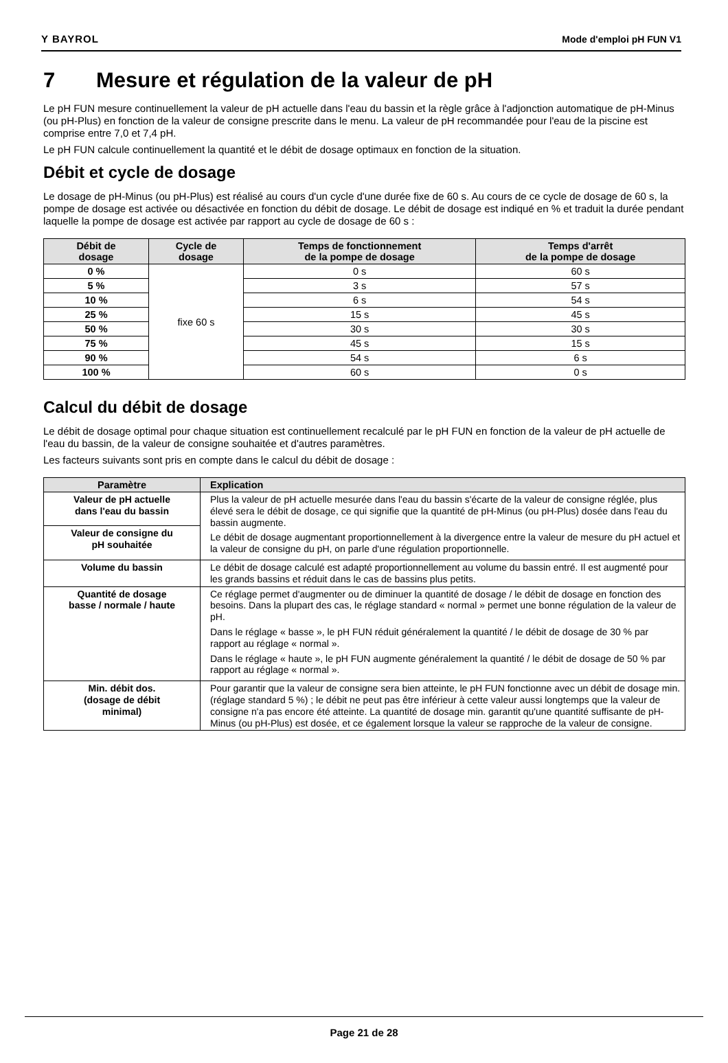Y BAYROL Mode d'emploi pH FUN V1
7 Mesure et régulation de la valeur de pH
Le pH FUN mesure continuellement la valeur de pH actuelle dans l'eau du bassin et la règle grâce à l'adjonction automatique de pH-Minus (ou pH-Plus) en fonction de la valeur de consigne prescrite dans le menu. La valeur de pH recommandée pour l'eau de la piscine est comprise entre 7,0 et 7,4 pH.
Le pH FUN calcule continuellement la quantité et le débit de dosage optimaux en fonction de la situation.
Débit et cycle de dosage
Le dosage de pH-Minus (ou pH-Plus) est réalisé au cours d'un cycle d'une durée fixe de 60 s. Au cours de ce cycle de dosage de 60 s, la pompe de dosage est activée ou désactivée en fonction du débit de dosage. Le débit de dosage est indiqué en % et traduit la durée pendant laquelle la pompe de dosage est activée par rapport au cycle de dosage de 60 s :
| Débit de dosage | Cycle de dosage | Temps de fonctionnement de la pompe de dosage | Temps d'arrêt de la pompe de dosage |
| --- | --- | --- | --- |
| 0 % | fixe 60 s | 0 s | 60 s |
| 5 % | | 3 s | 57 s |
| 10 % | | 6 s | 54 s |
| 25 % | | 15 s | 45 s |
| 50 % | | 30 s | 30 s |
| 75 % | | 45 s | 15 s |
| 90 % | | 54 s | 6 s |
| 100 % | | 60 s | 0 s |
Calcul du débit de dosage
Le débit de dosage optimal pour chaque situation est continuellement recalculé par le pH FUN en fonction de la valeur de pH actuelle de l'eau du bassin, de la valeur de consigne souhaitée et d'autres paramètres.
Les facteurs suivants sont pris en compte dans le calcul du débit de dosage :
| Paramètre | Explication |
| --- | --- |
| Valeur de pH actuelle dans l'eau du bassin | Plus la valeur de pH actuelle mesurée dans l'eau du bassin s'écarte de la valeur de consigne réglée, plus élevé sera le débit de dosage, ce qui signifie que la quantité de pH-Minus (ou pH-Plus) dosée dans l'eau du bassin augmente. Le débit de dosage augmentant proportionnellement à la divergence entre la valeur de mesure du pH actuel et la valeur de consigne du pH, on parle d'une régulation proportionnelle. |
| Valeur de consigne du pH souhaitée | |
| Volume du bassin | Le débit de dosage calculé est adapté proportionnellement au volume du bassin entré. Il est augmenté pour les grands bassins et réduit dans le cas de bassins plus petits. |
| Quantité de dosage basse / normale / haute | Ce réglage permet d'augmenter ou de diminuer la quantité de dosage / le débit de dosage en fonction des besoins. Dans la plupart des cas, le réglage standard « normal » permet une bonne régulation de la valeur de pH. Dans le réglage « basse », le pH FUN réduit généralement la quantité / le débit de dosage de 30 % par rapport au réglage « normal ». Dans le réglage « haute », le pH FUN augmente généralement la quantité / le débit de dosage de 50 % par rapport au réglage « normal ». |
| Min. débit dos. (dosage de débit minimal) | Pour garantir que la valeur de consigne sera bien atteinte, le pH FUN fonctionne avec un débit de dosage min. (réglage standard 5 %) ; le débit ne peut pas être inférieur à cette valeur aussi longtemps que la valeur de consigne n'a pas encore été atteinte. La quantité de dosage min. garantit qu'une quantité suffisante de pH-Minus (ou pH-Plus) est dosée, et ce également lorsque la valeur se rapproche de la valeur de consigne. |
Page 21 de 28